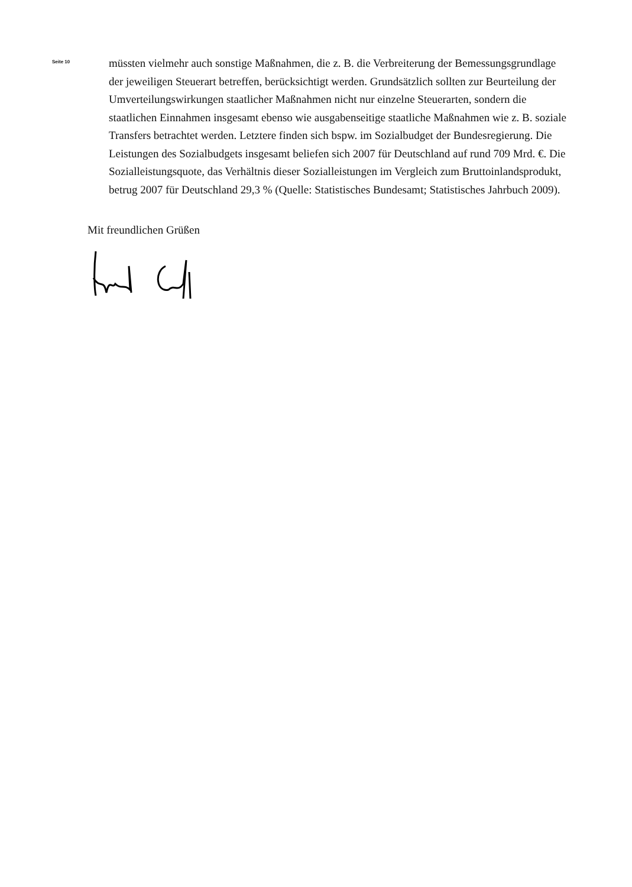Seite 10
müssten vielmehr auch sonstige Maßnahmen, die z. B. die Verbreiterung der Bemessungsgrundlage der jeweiligen Steuerart betreffen, berücksichtigt werden. Grundsätzlich sollten zur Beurteilung der Umverteilungswirkungen staatlicher Maßnahmen nicht nur einzelne Steuerarten, sondern die staatlichen Einnahmen insgesamt ebenso wie ausgabenseitige staatliche Maßnahmen wie z. B. soziale Transfers betrachtet werden. Letztere finden sich bspw. im Sozialbudget der Bundesregierung. Die Leistungen des Sozialbudgets insgesamt beliefen sich 2007 für Deutschland auf rund 709 Mrd. €. Die Sozialleistungsquote, das Verhältnis dieser Sozialleistungen im Vergleich zum Bruttoinlandsprodukt, betrug 2007 für Deutschland 29,3 % (Quelle: Statistisches Bundesamt; Statistisches Jahrbuch 2009).
Mit freundlichen Grüßen